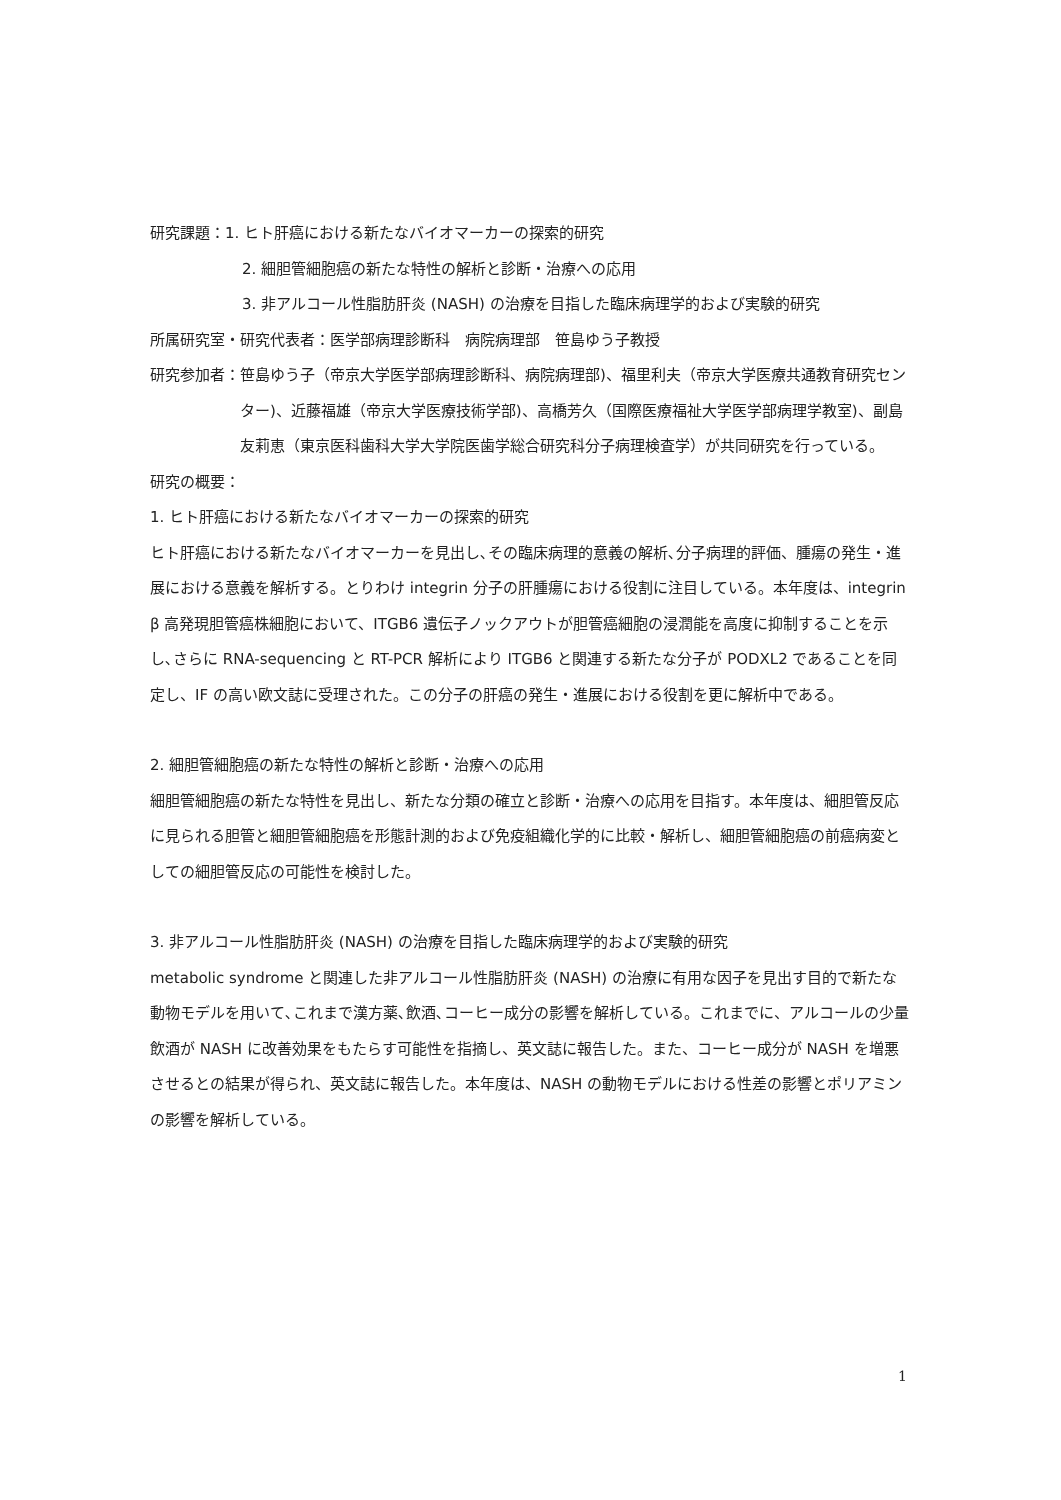研究課題： 1. ヒト肝癌における新たなバイオマーカーの探索的研究
2. 細胆管細胞癌の新たな特性の解析と診断・治療への応用
3. 非アルコール性脂肪肝炎 (NASH) の治療を目指した臨床病理学的および実験的研究
所属研究室・研究代表者：医学部病理診断科　病院病理部　笹島ゆう子教授
研究参加者： 笹島ゆう子（帝京大学医学部病理診断科、病院病理部)、福里利夫（帝京大学医療共通教育研究センター)、近藤福雄（帝京大学医療技術学部)、高橋芳久（国際医療福祉大学医学部病理学教室)、副島友莉恵（東京医科歯科大学大学院医歯学総合研究科分子病理検査学）が共同研究を行っている。
研究の概要：
1. ヒト肝癌における新たなバイオマーカーの探索的研究
ヒト肝癌における新たなバイオマーカーを見出し､その臨床病理的意義の解析､分子病理的評価、腫瘍の発生・進展における意義を解析する。とりわけ integrin 分子の肝腫瘍における役割に注目している。本年度は、integrin β 高発現胆管癌株細胞において、ITGB6 遺伝子ノックアウトが胆管癌細胞の浸潤能を高度に抑制することを示し､さらに RNA-sequencing と RT-PCR 解析により ITGB6 と関連する新たな分子が PODXL2 であることを同定し、IF の高い欧文誌に受理された。この分子の肝癌の発生・進展における役割を更に解析中である。
2. 細胆管細胞癌の新たな特性の解析と診断・治療への応用
細胆管細胞癌の新たな特性を見出し、新たな分類の確立と診断・治療への応用を目指す。本年度は、細胆管反応に見られる胆管と細胆管細胞癌を形態計測的および免疫組織化学的に比較・解析し、細胆管細胞癌の前癌病変としての細胆管反応の可能性を検討した。
3. 非アルコール性脂肪肝炎 (NASH) の治療を目指した臨床病理学的および実験的研究
metabolic syndrome と関連した非アルコール性脂肪肝炎 (NASH) の治療に有用な因子を見出す目的で新たな動物モデルを用いて､これまで漢方薬､飲酒､コーヒー成分の影響を解析している。これまでに、アルコールの少量飲酒が NASH に改善効果をもたらす可能性を指摘し、英文誌に報告した。また、コーヒー成分が NASH を増悪させるとの結果が得られ、英文誌に報告した。本年度は、NASH の動物モデルにおける性差の影響とポリアミンの影響を解析している。
1